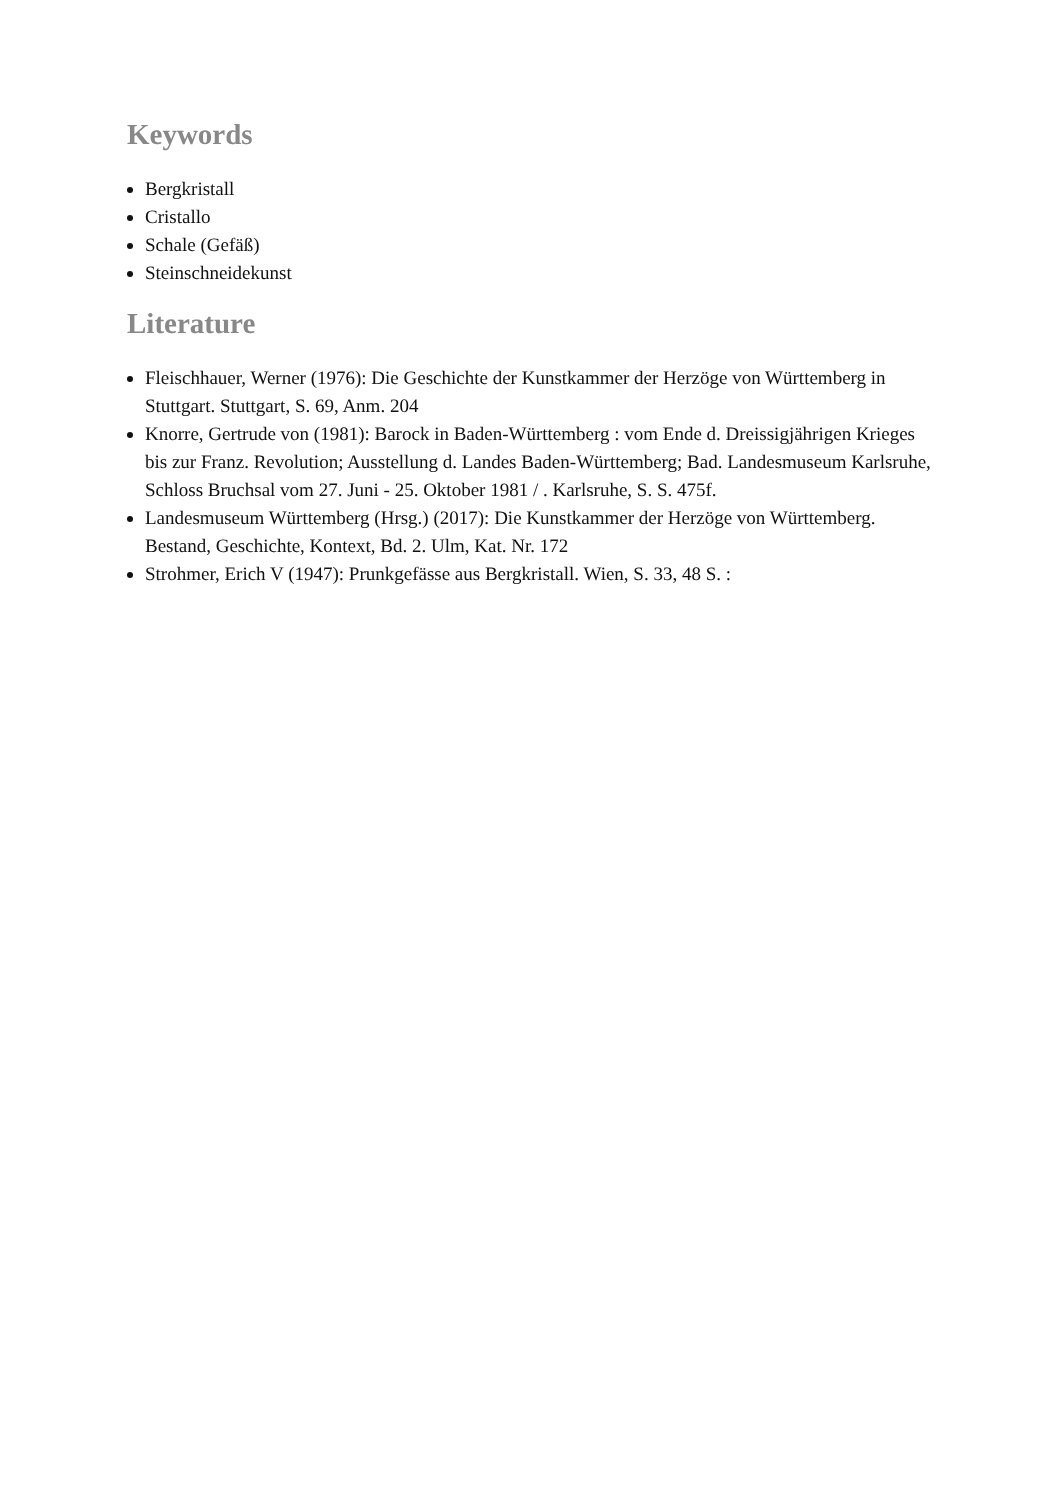Keywords
Bergkristall
Cristallo
Schale (Gefäß)
Steinschneidekunst
Literature
Fleischhauer, Werner (1976): Die Geschichte der Kunstkammer der Herzöge von Württemberg in Stuttgart. Stuttgart, S. 69, Anm. 204
Knorre, Gertrude von (1981): Barock in Baden-Württemberg : vom Ende d. Dreissigjährigen Krieges bis zur Franz. Revolution; Ausstellung d. Landes Baden-Württemberg; Bad. Landesmuseum Karlsruhe, Schloss Bruchsal vom 27. Juni - 25. Oktober 1981 / . Karlsruhe, S. S. 475f.
Landesmuseum Württemberg (Hrsg.) (2017): Die Kunstkammer der Herzöge von Württemberg. Bestand, Geschichte, Kontext, Bd. 2. Ulm, Kat. Nr. 172
Strohmer, Erich V (1947): Prunkgefässe aus Bergkristall. Wien, S. 33, 48 S. :